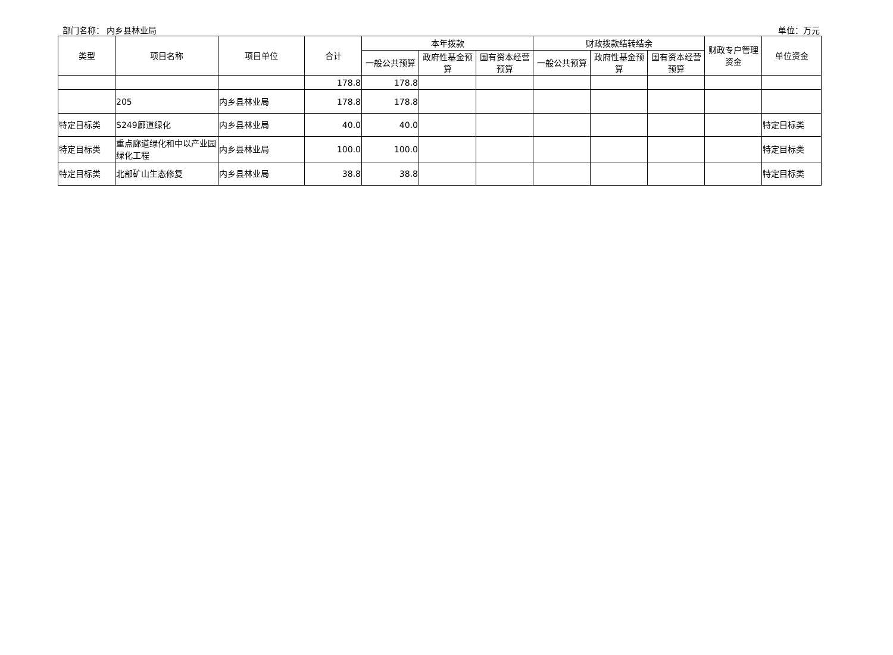部门名称： 内乡县林业局 单位：万元
| 类型 | 项目名称 | 项目单位 | 合计 | 本年拨款 | | | 财政拨款结转结余 | | | 财政专户管理资金 | 单位资金 |
| --- | --- | --- | --- | --- | --- | --- | --- | --- | --- | --- | --- |
| | | | | 一般公共预算 | 政府性基金预算 | 国有资本经营预算 | 一般公共预算 | 政府性基金预算 | 国有资本经营预算 | | |
| | | | 178.8 | 178.8 | | | | | | | |
| | 205 | 内乡县林业局 | 178.8 | 178.8 | | | | | | | |
| 特定目标类 | S249廊道绿化 | 内乡县林业局 | 40.0 | 40.0 | | | | | | | 特定目标类 |
| 特定目标类 | 重点廊道绿化和中以产业园绿化工程 | 内乡县林业局 | 100.0 | 100.0 | | | | | | | 特定目标类 |
| 特定目标类 | 北部矿山生态修复 | 内乡县林业局 | 38.8 | 38.8 | | | | | | | 特定目标类 |